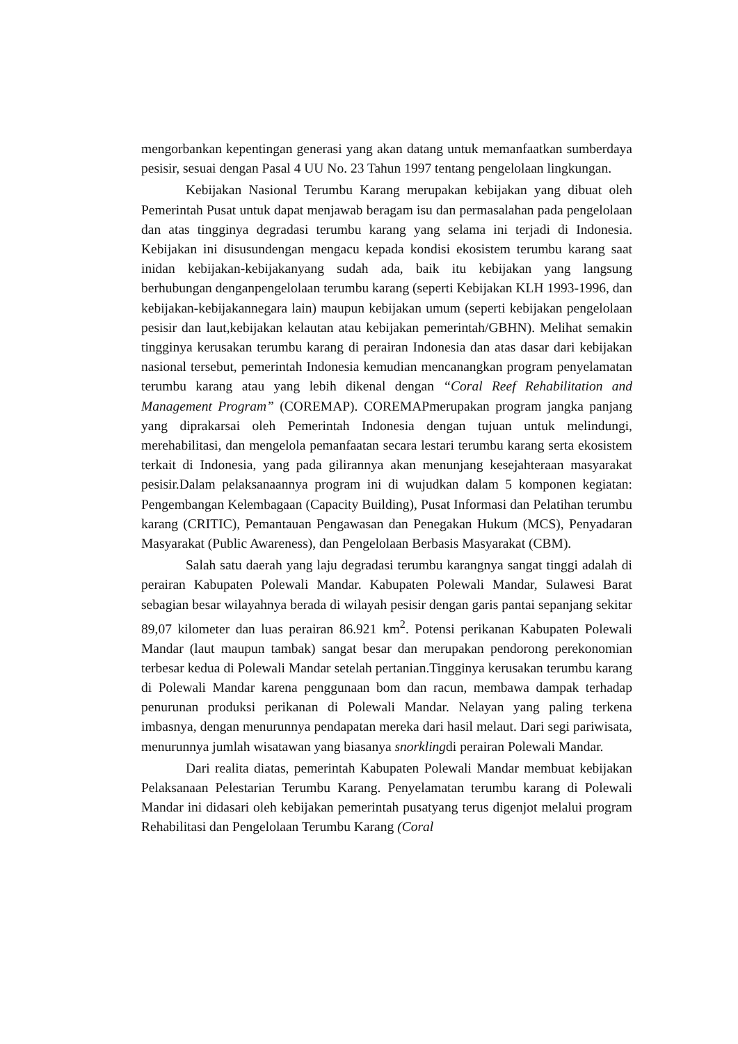mengorbankan kepentingan generasi yang akan datang untuk memanfaatkan sumberdaya pesisir, sesuai dengan Pasal 4 UU No. 23 Tahun 1997 tentang pengelolaan lingkungan.
Kebijakan Nasional Terumbu Karang merupakan kebijakan yang dibuat oleh Pemerintah Pusat untuk dapat menjawab beragam isu dan permasalahan pada pengelolaan dan atas tingginya degradasi terumbu karang yang selama ini terjadi di Indonesia. Kebijakan ini disusundengan mengacu kepada kondisi ekosistem terumbu karang saat inidan kebijakan-kebijakanyang sudah ada, baik itu kebijakan yang langsung berhubungan denganpengelolaan terumbu karang (seperti Kebijakan KLH 1993-1996, dan kebijakan-kebijakannegara lain) maupun kebijakan umum (seperti kebijakan pengelolaan pesisir dan laut,kebijakan kelautan atau kebijakan pemerintah/GBHN). Melihat semakin tingginya kerusakan terumbu karang di perairan Indonesia dan atas dasar dari kebijakan nasional tersebut, pemerintah Indonesia kemudian mencanangkan program penyelamatan terumbu karang atau yang lebih dikenal dengan “Coral Reef Rehabilitation and Management Program” (COREMAP). COREMAPmerupakan program jangka panjang yang diprakarsai oleh Pemerintah Indonesia dengan tujuan untuk melindungi, merehabilitasi, dan mengelola pemanfaatan secara lestari terumbu karang serta ekosistem terkait di Indonesia, yang pada gilirannya akan menunjang kesejahteraan masyarakat pesisir.Dalam pelaksanaannya program ini di wujudkan dalam 5 komponen kegiatan: Pengembangan Kelembagaan (Capacity Building), Pusat Informasi dan Pelatihan terumbu karang (CRITIC), Pemantauan Pengawasan dan Penegakan Hukum (MCS), Penyadaran Masyarakat (Public Awareness), dan Pengelolaan Berbasis Masyarakat (CBM).
Salah satu daerah yang laju degradasi terumbu karangnya sangat tinggi adalah di perairan Kabupaten Polewali Mandar. Kabupaten Polewali Mandar, Sulawesi Barat sebagian besar wilayahnya berada di wilayah pesisir dengan garis pantai sepanjang sekitar 89,07 kilometer dan luas perairan 86.921 km<sup>2</sup>. Potensi perikanan Kabupaten Polewali Mandar (laut maupun tambak) sangat besar dan merupakan pendorong perekonomian terbesar kedua di Polewali Mandar setelah pertanian.Tingginya kerusakan terumbu karang di Polewali Mandar karena penggunaan bom dan racun, membawa dampak terhadap penurunan produksi perikanan di Polewali Mandar. Nelayan yang paling terkena imbasnya, dengan menurunnya pendapatan mereka dari hasil melaut. Dari segi pariwisata, menurunnya jumlah wisatawan yang biasanya snorklingdi perairan Polewali Mandar.
Dari realita diatas, pemerintah Kabupaten Polewali Mandar membuat kebijakan Pelaksanaan Pelestarian Terumbu Karang. Penyelamatan terumbu karang di Polewali Mandar ini didasari oleh kebijakan pemerintah pusatyang terus digenjot melalui program Rehabilitasi dan Pengelolaan Terumbu Karang (Coral